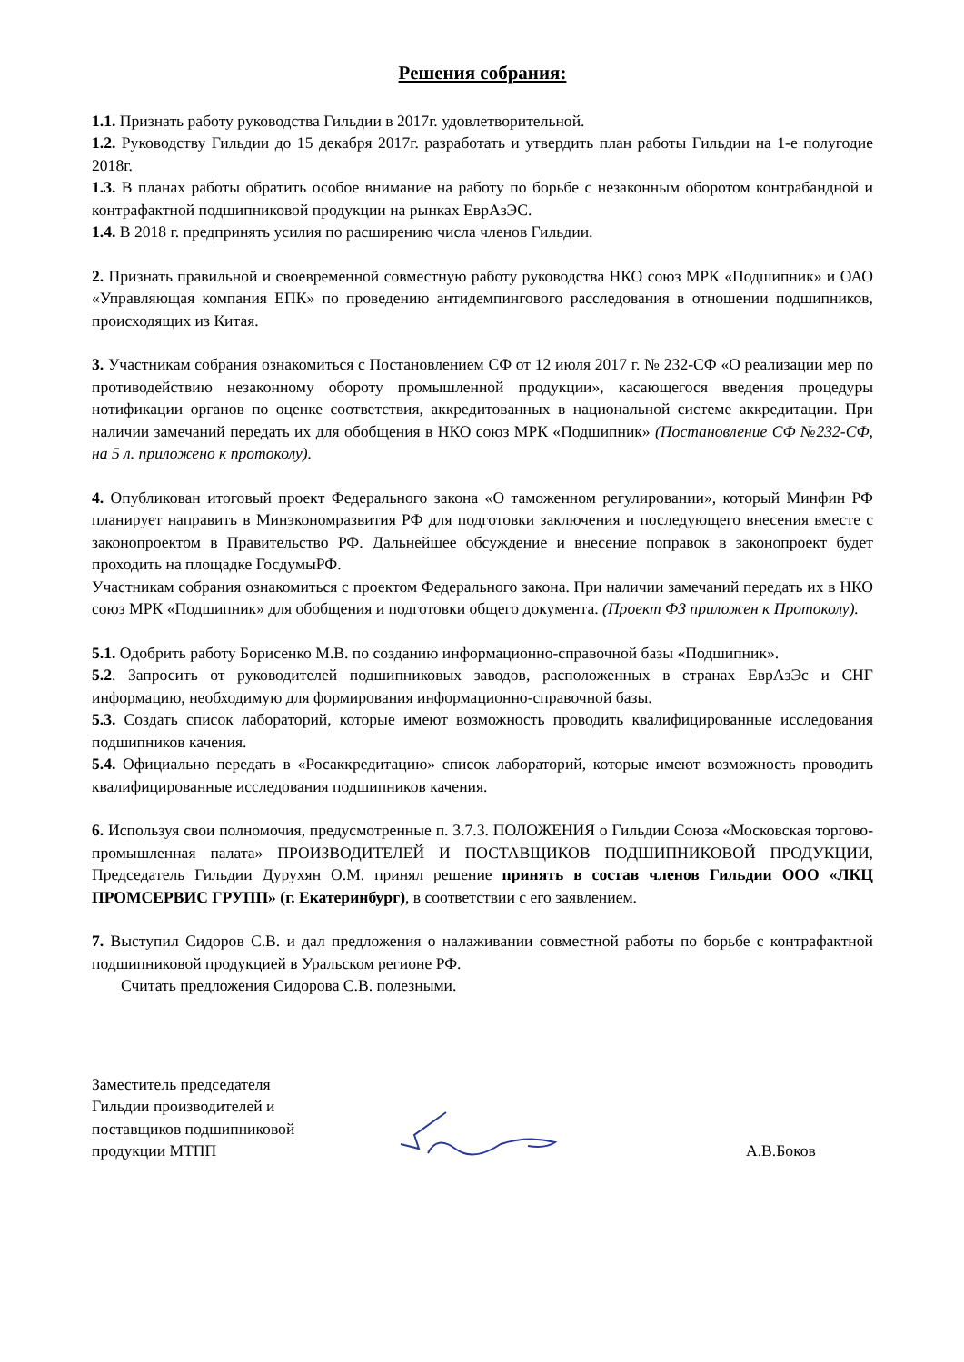Решения собрания:
1.1. Признать работу руководства Гильдии в 2017г. удовлетворительной.
1.2. Руководству Гильдии до 15 декабря 2017г. разработать и утвердить план работы Гильдии на 1-е полугодие 2018г.
1.3. В планах работы обратить особое внимание на работу по борьбе с незаконным оборотом контрабандной и контрафактной подшипниковой продукции на рынках ЕврАзЭС.
1.4. В 2018 г. предпринять усилия по расширению числа членов Гильдии.
2. Признать правильной и своевременной совместную работу руководства НКО союз МРК «Подшипник» и ОАО «Управляющая компания ЕПК» по проведению антидемпингового расследования в отношении подшипников, происходящих из Китая.
3. Участникам собрания ознакомиться с Постановлением СФ от 12 июля 2017 г. № 232-СФ «О реализации мер по противодействию незаконному обороту промышленной продукции», касающегося введения процедуры нотификации органов по оценке соответствия, аккредитованных в национальной системе аккредитации. При наличии замечаний передать их для обобщения в НКО союз МРК «Подшипник» (Постановление СФ №232-СФ, на 5 л. приложено к протоколу).
4. Опубликован итоговый проект Федерального закона «О таможенном регулировании», который Минфин РФ планирует направить в Минэкономразвития РФ для подготовки заключения и последующего внесения вместе с законопроектом в Правительство РФ. Дальнейшее обсуждение и внесение поправок в законопроект будет проходить на площадке ГосдумыРФ.
Участникам собрания ознакомиться с проектом Федерального закона. При наличии замечаний передать их в НКО союз МРК «Подшипник» для обобщения и подготовки общего документа. (Проект ФЗ приложен к Протоколу).
5.1. Одобрить работу Борисенко М.В. по созданию информационно-справочной базы «Подшипник».
5.2. Запросить от руководителей подшипниковых заводов, расположенных в странах ЕврАзЭс и СНГ информацию, необходимую для формирования информационно-справочной базы.
5.3. Создать список лабораторий, которые имеют возможность проводить квалифицированные исследования подшипников качения.
5.4. Официально передать в «Росаккредитацию» список лабораторий, которые имеют возможность проводить квалифицированные исследования подшипников качения.
6. Используя свои полномочия, предусмотренные п. 3.7.3. ПОЛОЖЕНИЯ о Гильдии Союза «Московская торгово-промышленная палата» ПРОИЗВОДИТЕЛЕЙ И ПОСТАВЩИКОВ ПОДШИПНИКОВОЙ ПРОДУКЦИИ, Председатель Гильдии Дурухян О.М. принял решение принять в состав членов Гильдии ООО «ЛКЦ ПРОМСЕРВИС ГРУПП» (г. Екатеринбург), в соответствии с его заявлением.
7. Выступил Сидоров С.В. и дал предложения о налаживании совместной работы по борьбе с контрафактной подшипниковой продукцией в Уральском регионе РФ.
Считать предложения Сидорова С.В. полезными.
Заместитель председателя
Гильдии производителей и
поставщиков подшипниковой
продукции МТПП
А.В.Боков